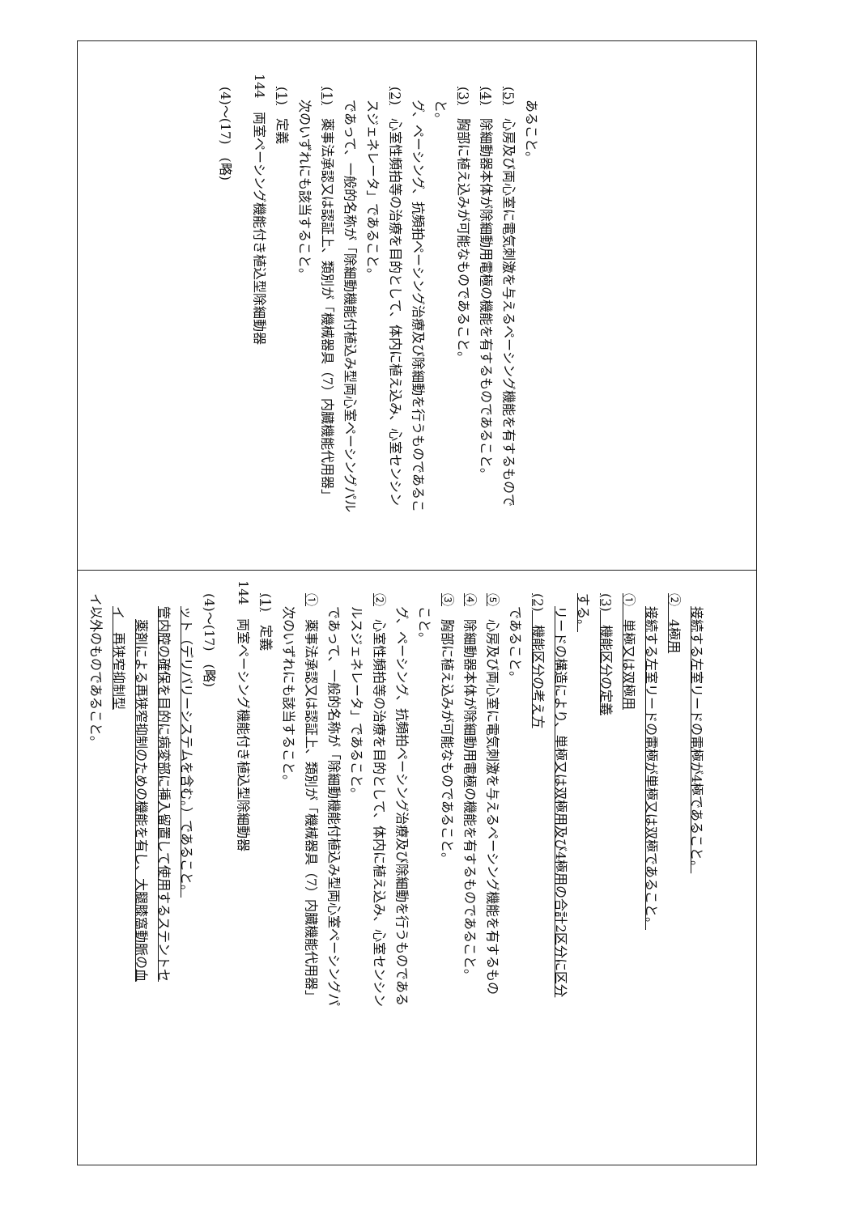イ以外のものであること。
イ　再狭窄抑制型
薬剤による再狭窄抑制のための機能を有し、大腿膝窩動脈の血
管内腔の確保を目的に病変部に挿入留置して使用するステントセ
ット（デリバリーシステムを含む。）であること。
(4)～(17)　(略)
144　両室ペーシング機能付き植込型除細動器
(1)　定義
次のいずれにも該当すること。
①　薬事法承認又は認証上、類別が「機械器具（7）内臓機能代用器」
であって、一般的名称が「除細動機能付植込み型両心室ペーシングパ
ルスジェネレータ」であること。
②　心室性頻拍等の治療を目的として、体内に植え込み、心室センシン
グ、ペーシング、抗頻拍ペーシング治療及び除細動を行うものである
こと。
③　胸部に植え込みが可能なものであること。
④　除細動器本体が除細動用電極の機能を有するものであること。
⑤　心房及び両心室に電気刺激を与えるペーシング機能を有するもの
であること。
(2)　機能区分の考え方
リードの構造により、単極又は双極用及び4極用の合計2区分に区分
する。
(3)　機能区分の定義
①　単極又は双極用
接続する左室リードの電極が単極又は双極であること。
②　4極用
接続する左室リードの電極が4極であること。
(4)～(17)　(略)
144　両室ペーシング機能付き植込型除細動器
(1)　定義
次のいずれにも該当すること。
(1)　薬事法承認又は認証上、類別が「機械器具（7）内臓機能代用器」
であって、一般的名称が「除細動機能付植込み型両心室ペーシングパル
スジェネレータ」であること。
(2)　心室性頻拍等の治療を目的として、体内に植え込み、心室センシン
グ、ペーシング、抗頻拍ペーシング治療及び除細動を行うものであるこ
と。
(3)　胸部に植え込みが可能なものであること。
(4)　除細動器本体が除細動用電極の機能を有するものであること。
(5)　心房及び両心室に電気刺激を与えるペーシング機能を有するもので
あること。